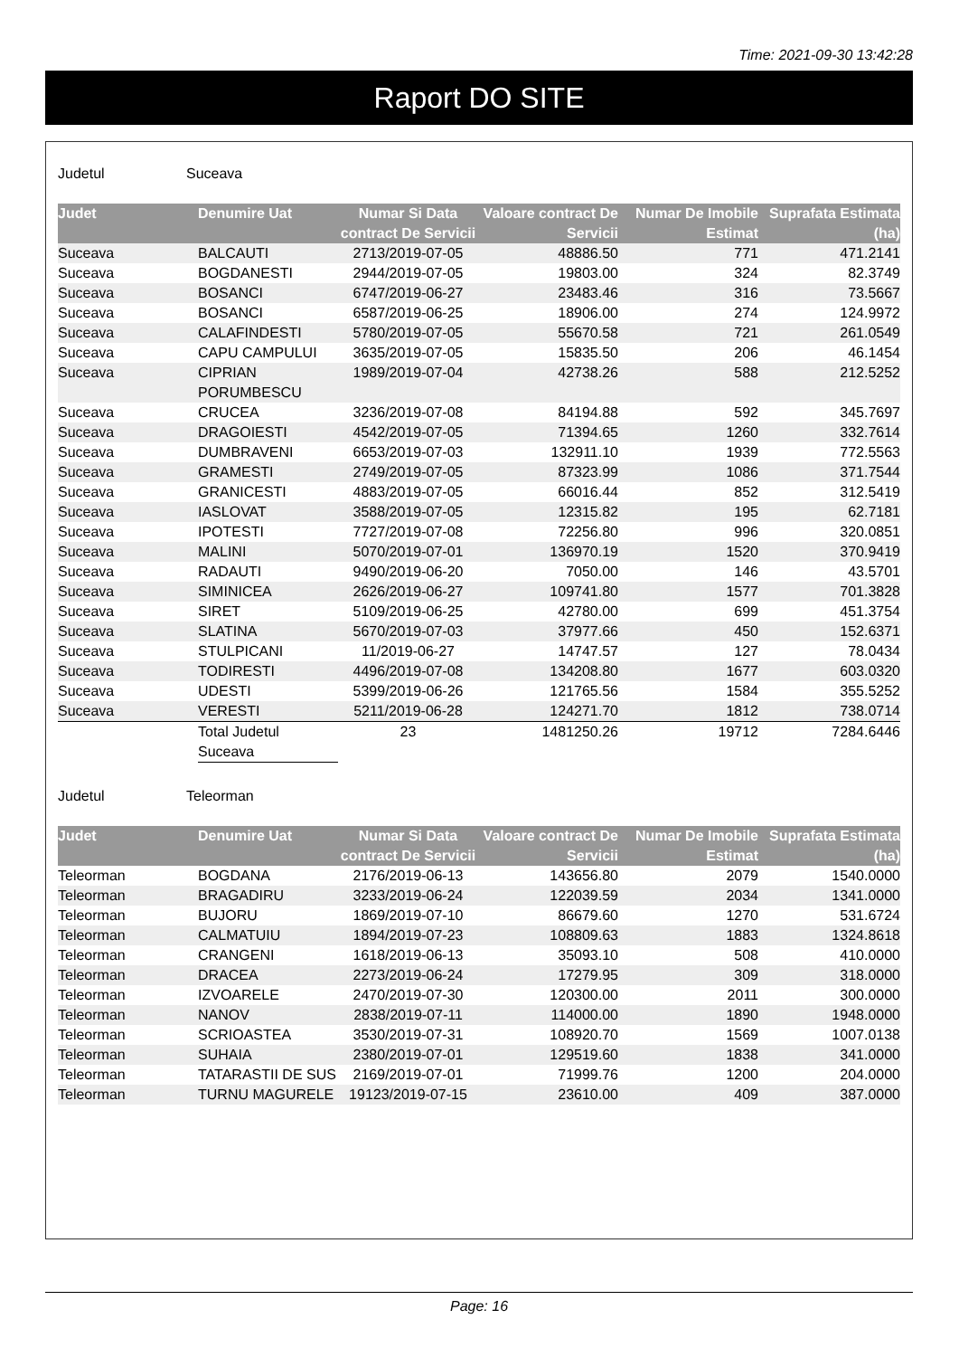Time: 2021-09-30 13:42:28
Raport DO SITE
Judetul Suceava
| Judet | Denumire Uat | Numar Si Data contract De Servicii | Valoare contract De Servicii | Numar De Imobile Estimat | Suprafata Estimata (ha) |
| --- | --- | --- | --- | --- | --- |
| Suceava | BALCAUTI | 2713/2019-07-05 | 48886.50 | 771 | 471.2141 |
| Suceava | BOGDANESTI | 2944/2019-07-05 | 19803.00 | 324 | 82.3749 |
| Suceava | BOSANCI | 6747/2019-06-27 | 23483.46 | 316 | 73.5667 |
| Suceava | BOSANCI | 6587/2019-06-25 | 18906.00 | 274 | 124.9972 |
| Suceava | CALAFINDESTI | 5780/2019-07-05 | 55670.58 | 721 | 261.0549 |
| Suceava | CAPU CAMPULUI | 3635/2019-07-05 | 15835.50 | 206 | 46.1454 |
| Suceava | CIPRIAN PORUMBESCU | 1989/2019-07-04 | 42738.26 | 588 | 212.5252 |
| Suceava | CRUCEA | 3236/2019-07-08 | 84194.88 | 592 | 345.7697 |
| Suceava | DRAGOIESTI | 4542/2019-07-05 | 71394.65 | 1260 | 332.7614 |
| Suceava | DUMBRAVENI | 6653/2019-07-03 | 132911.10 | 1939 | 772.5563 |
| Suceava | GRAMESTI | 2749/2019-07-05 | 87323.99 | 1086 | 371.7544 |
| Suceava | GRANICESTI | 4883/2019-07-05 | 66016.44 | 852 | 312.5419 |
| Suceava | IASLOVAT | 3588/2019-07-05 | 12315.82 | 195 | 62.7181 |
| Suceava | IPOTESTI | 7727/2019-07-08 | 72256.80 | 996 | 320.0851 |
| Suceava | MALINI | 5070/2019-07-01 | 136970.19 | 1520 | 370.9419 |
| Suceava | RADAUTI | 9490/2019-06-20 | 7050.00 | 146 | 43.5701 |
| Suceava | SIMINICEA | 2626/2019-06-27 | 109741.80 | 1577 | 701.3828 |
| Suceava | SIRET | 5109/2019-06-25 | 42780.00 | 699 | 451.3754 |
| Suceava | SLATINA | 5670/2019-07-03 | 37977.66 | 450 | 152.6371 |
| Suceava | STULPICANI | 11/2019-06-27 | 14747.57 | 127 | 78.0434 |
| Suceava | TODIRESTI | 4496/2019-07-08 | 134208.80 | 1677 | 603.0320 |
| Suceava | UDESTI | 5399/2019-06-26 | 121765.56 | 1584 | 355.5252 |
| Suceava | VERESTI | 5211/2019-06-28 | 124271.70 | 1812 | 738.0714 |
| | Total Judetul Suceava | 23 | 1481250.26 | 19712 | 7284.6446 |
Judetul Teleorman
| Judet | Denumire Uat | Numar Si Data contract De Servicii | Valoare contract De Servicii | Numar De Imobile Estimat | Suprafata Estimata (ha) |
| --- | --- | --- | --- | --- | --- |
| Teleorman | BOGDANA | 2176/2019-06-13 | 143656.80 | 2079 | 1540.0000 |
| Teleorman | BRAGADIRU | 3233/2019-06-24 | 122039.59 | 2034 | 1341.0000 |
| Teleorman | BUJORU | 1869/2019-07-10 | 86679.60 | 1270 | 531.6724 |
| Teleorman | CALMATUIU | 1894/2019-07-23 | 108809.63 | 1883 | 1324.8618 |
| Teleorman | CRANGENI | 1618/2019-06-13 | 35093.10 | 508 | 410.0000 |
| Teleorman | DRACEA | 2273/2019-06-24 | 17279.95 | 309 | 318.0000 |
| Teleorman | IZVOARELE | 2470/2019-07-30 | 120300.00 | 2011 | 300.0000 |
| Teleorman | NANOV | 2838/2019-07-11 | 114000.00 | 1890 | 1948.0000 |
| Teleorman | SCRIOASTEA | 3530/2019-07-31 | 108920.70 | 1569 | 1007.0138 |
| Teleorman | SUHAIA | 2380/2019-07-01 | 129519.60 | 1838 | 341.0000 |
| Teleorman | TATARASTII DE SUS | 2169/2019-07-01 | 71999.76 | 1200 | 204.0000 |
| Teleorman | TURNU MAGURELE | 19123/2019-07-15 | 23610.00 | 409 | 387.0000 |
Page: 16